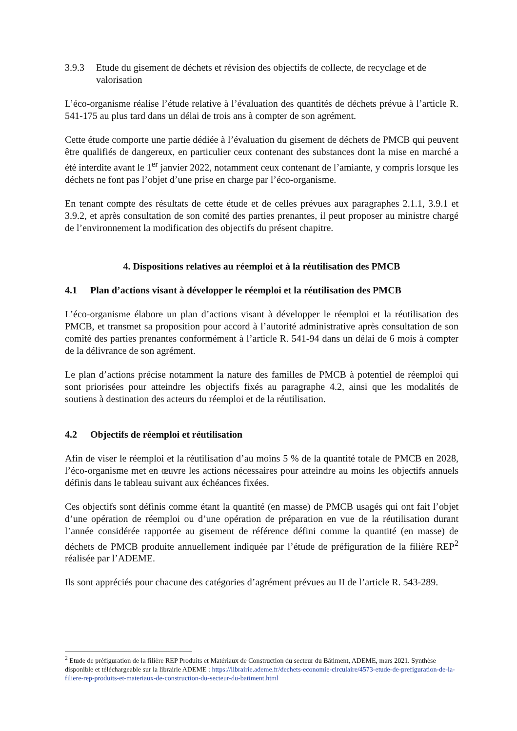3.9.3 Etude du gisement de déchets et révision des objectifs de collecte, de recyclage et de valorisation
L’éco-organisme réalise l’étude relative à l’évaluation des quantités de déchets prévue à l’article R. 541-175 au plus tard dans un délai de trois ans à compter de son agrément.
Cette étude comporte une partie dédiée à l’évaluation du gisement de déchets de PMCB qui peuvent être qualifiés de dangereux, en particulier ceux contenant des substances dont la mise en marché a été interdite avant le 1<sup>er</sup> janvier 2022, notamment ceux contenant de l’amiante, y compris lorsque les déchets ne font pas l’objet d’une prise en charge par l’éco-organisme.
En tenant compte des résultats de cette étude et de celles prévues aux paragraphes 2.1.1, 3.9.1 et 3.9.2, et après consultation de son comité des parties prenantes, il peut proposer au ministre chargé de l’environnement la modification des objectifs du présent chapitre.
4. Dispositions relatives au réemploi et à la réutilisation des PMCB
4.1 Plan d’actions visant à développer le réemploi et la réutilisation des PMCB
L’éco-organisme élabore un plan d’actions visant à développer le réemploi et la réutilisation des PMCB, et transmet sa proposition pour accord à l’autorité administrative après consultation de son comité des parties prenantes conformément à l’article R. 541-94 dans un délai de 6 mois à compter de la délivrance de son agrément.
Le plan d’actions précise notamment la nature des familles de PMCB à potentiel de réemploi qui sont priorisées pour atteindre les objectifs fixés au paragraphe 4.2, ainsi que les modalités de soutiens à destination des acteurs du réemploi et de la réutilisation.
4.2 Objectifs de réemploi et réutilisation
Afin de viser le réemploi et la réutilisation d’au moins 5 % de la quantité totale de PMCB en 2028, l’éco-organisme met en œuvre les actions nécessaires pour atteindre au moins les objectifs annuels définis dans le tableau suivant aux échéances fixées.
Ces objectifs sont définis comme étant la quantité (en masse) de PMCB usagés qui ont fait l’objet d’une opération de réemploi ou d’une opération de préparation en vue de la réutilisation durant l’année considérée rapportée au gisement de référence défini comme la quantité (en masse) de déchets de PMCB produite annuellement indiquée par l’étude de préfiguration de la filière REP<sup>2</sup> réalisée par l’ADEME.
Ils sont appréciés pour chacune des catégories d’agrément prévues au II de l’article R. 543-289.
<sup>2</sup> Etude de préfiguration de la filière REP Produits et Matériaux de Construction du secteur du Bâtiment, ADEME, mars 2021. Synthèse disponible et téléchargeable sur la librairie ADEME : https://librairie.ademe.fr/dechets-economie-circulaire/4573-etude-de-prefiguration-de-la-filiere-rep-produits-et-materiaux-de-construction-du-secteur-du-batiment.html